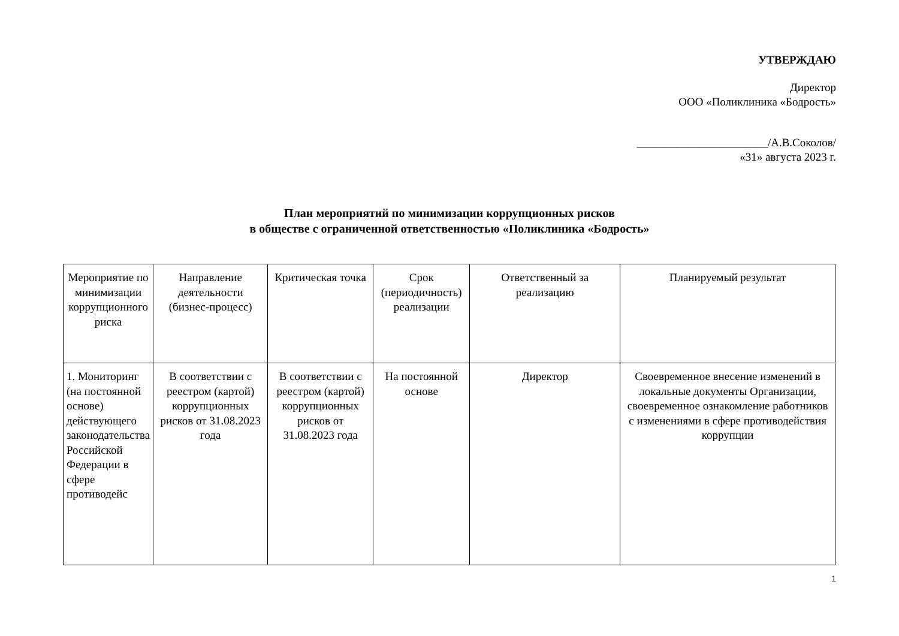УТВЕРЖДАЮ
Директор
ООО «Поликлиника «Бодрость»
_______________________/А.В.Соколов/
«31» августа 2023 г.
План мероприятий по минимизации коррупционных рисков
в обществе с ограниченной ответственностью «Поликлиника «Бодрость»
| Мероприятие по минимизации коррупционного риска | Направление деятельности (бизнес-процесс) | Критическая точка | Срок (периодичность) реализации | Ответственный за реализацию | Планируемый результат |
| 1. Мониторинг (на постоянной основе) действующего законодательства Российской Федерации в сфере противодейс | В соответствии с реестром (картой) коррупционных рисков от 31.08.2023 года | В соответствии с реестром (картой) коррупционных рисков от 31.08.2023 года | На постоянной основе | Директор | Своевременное внесение изменений в локальные документы Организации, своевременное ознакомление работников с изменениями в сфере противодействия коррупции |
1